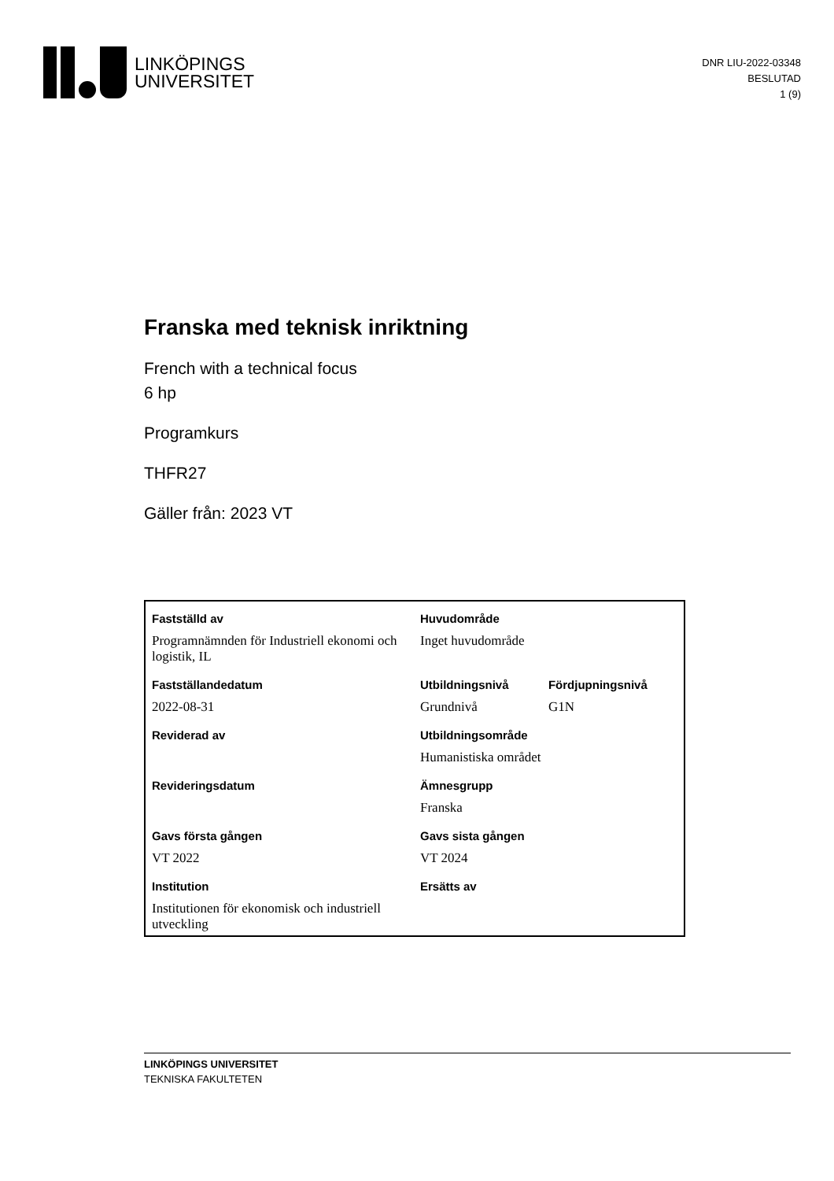LINKÖPINGS
UNIVERSITET
DNR LIU-2022-03348
BESLUTAD
1 (9)
Franska med teknisk inriktning
French with a technical focus
6 hp
Programkurs
THFR27
Gäller från: 2023 VT
| Fastställd av | Huvudområde | |
| Programnämnden för Industriell ekonomi och logistik, IL | Inget huvudområde | |
| Fastställandedatum | Utbildningsnivå | Fördjupningsnivå |
| 2022-08-31 | Grundnivå | G1N |
| Reviderad av | Utbildningsområde | |
| | Humanistiska området | |
| Revideringsdatum | Ämnesgrupp | |
| | Franska | |
| Gavs första gången | Gavs sista gången | |
| VT 2022 | VT 2024 | |
| Institution | Ersätts av | |
| Institutionen för ekonomisk och industriell utveckling | | |
LINKÖPINGS UNIVERSITET
TEKNISKA FAKULTETEN